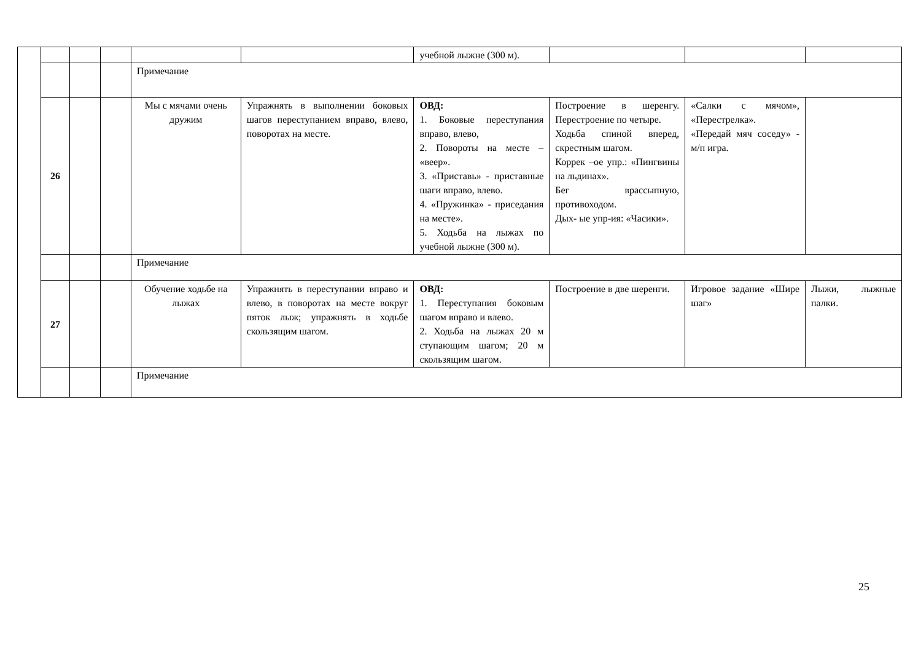| | | | | | | учебной лыжне (300 м). | | | |
| | | | | Примечание | | | | | |
| | 26 | | | Мы с мячами очень дружим | Упражнять в выполнении боковых шагов переступанием вправо, влево, поворотах на месте. | ОВД: 1. Боковые переступания вправо, влево, 2. Повороты на месте – «веер». 3. «Приставь» - приставные шаги вправо, влево. 4. «Пружинка» - приседания на месте». 5. Ходьба на лыжах по учебной лыжне (300 м). | Построение в шеренгу. Перестроение по четыре. Ходьба спиной вперед, скрестным шагом. Коррек –ое упр.: «Пингвины на льдинах». Бег врассыпную, противоходом. Дых- ые упр-ия: «Часики». | «Салки с мячом», «Перестрелка». «Передай мяч соседу» - м/п игра. | |
| | | | | Примечание | | | | | |
| | 27 | | | Обучение ходьбе на лыжах | Упражнять в переступании вправо и влево, в поворотах на месте вокруг пяток лыж; упражнять в ходьбе скользящим шагом. | ОВД: 1. Переступания боковым шагом вправо и влево. 2. Ходьба на лыжах 20 м ступающим шагом; 20 м скользящим шагом. | Построение в две шеренги. | Игровое задание «Шире шаг» | Лыжи, лыжные палки. |
| | | | | Примечание | | | | | |
25